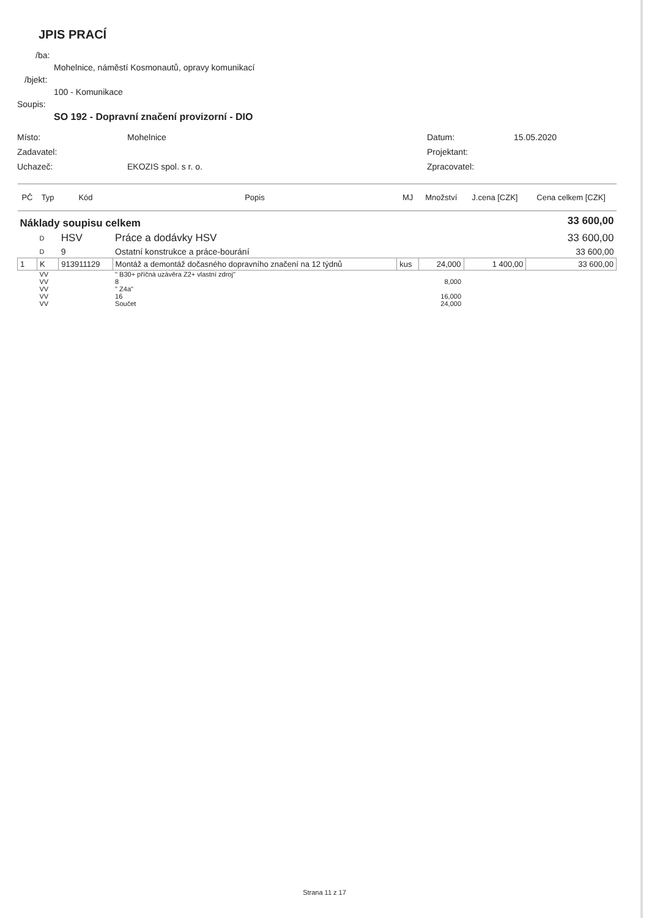JPIS PRACÍ
/ba:
Mohelnice, náměstí Kosmonautů, opravy komunikací
/bjekt:
100 - Komunikace
Soupis:
SO 192 - Dopravní značení provizorní - DIO
Místo:
Mohelnice
Datum:
15.05.2020
Zadavatel:
Projektant:
Uchazeč:
EKOZIS spol. s r. o.
Zpracovatel:
| PČ | Typ | Kód | Popis | MJ | Množství | J.cena [CZK] | Cena celkem [CZK] |
| --- | --- | --- | --- | --- | --- | --- | --- |
| Náklady soupisu celkem | | | | | | | 33 600,00 |
| | D | HSV | Práce a dodávky HSV | | | | 33 600,00 |
| | D | 9 | Ostatní konstrukce a práce-bourání | | | | 33 600,00 |
| 1 | K | 913911129 | Montáž a demontáž dočasného dopravního značení na 12 týdnů | kus | 24,000 | 1 400,00 | 33 600,00 |
| | VV | | " B30+ příčná uzávěra Z2+ vlastní zdroj" | | | | |
| | VV | | 8 | | 8,000 | | |
| | VV | | " Z4a" | | | | |
| | VV | | 16 | | 16,000 | | |
| | VV | | Součet | | 24,000 | | |
Strana 11 z 17